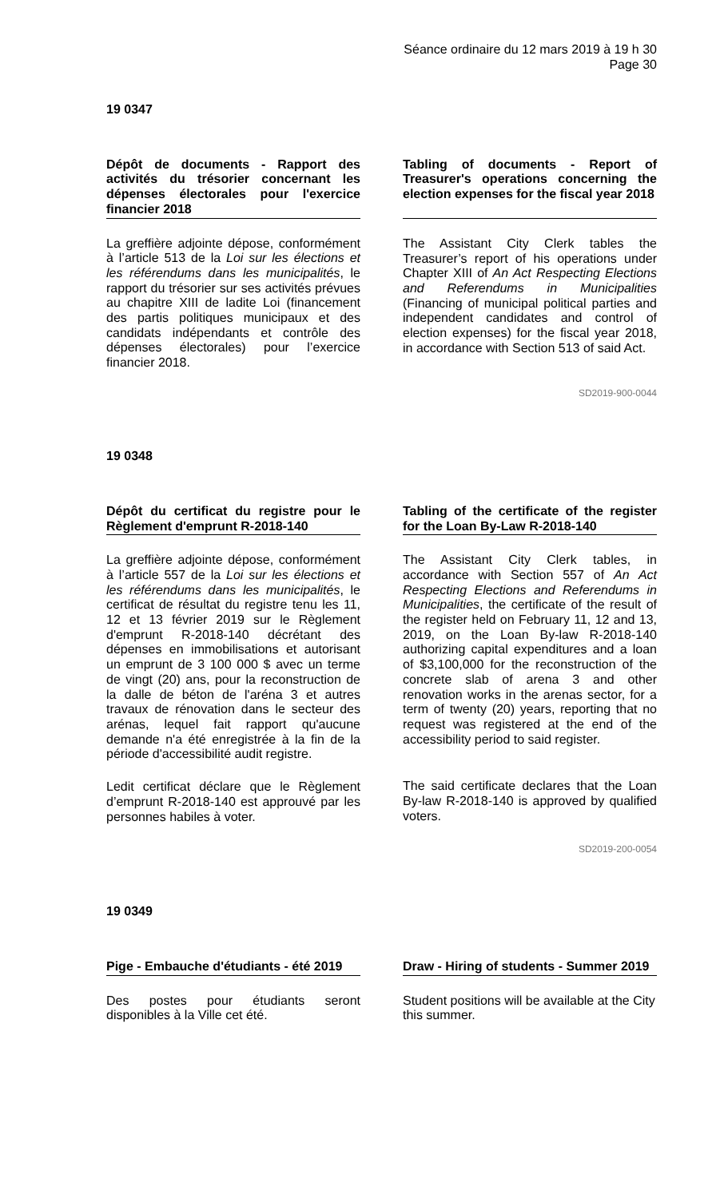Séance ordinaire du 12 mars 2019 à 19 h 30
Page 30
19 0347
Dépôt de documents - Rapport des activités du trésorier concernant les dépenses électorales pour l'exercice financier 2018
La greffière adjointe dépose, conformément à l’article 513 de la Loi sur les élections et les référendums dans les municipalités, le rapport du trésorier sur ses activités prévues au chapitre XIII de ladite Loi (financement des partis politiques municipaux et des candidats indépendants et contrôle des dépenses électorales) pour l’exercice financier 2018.
Tabling of documents - Report of Treasurer's operations concerning the election expenses for the fiscal year 2018
The Assistant City Clerk tables the Treasurer’s report of his operations under Chapter XIII of An Act Respecting Elections and Referendums in Municipalities (Financing of municipal political parties and independent candidates and control of election expenses) for the fiscal year 2018, in accordance with Section 513 of said Act.
SD2019-900-0044
19 0348
Dépôt du certificat du registre pour le Règlement d'emprunt R-2018-140
La greffière adjointe dépose, conformément à l’article 557 de la Loi sur les élections et les référendums dans les municipalités, le certificat de résultat du registre tenu les 11, 12 et 13 février 2019 sur le Règlement d'emprunt R-2018-140 décrétant des dépenses en immobilisations et autorisant un emprunt de 3 100 000 $ avec un terme de vingt (20) ans, pour la reconstruction de la dalle de béton de l'aréna 3 et autres travaux de rénovation dans le secteur des arénas, lequel fait rapport qu'aucune demande n'a été enregistrée à la fin de la période d'accessibilité audit registre.
Ledit certificat déclare que le Règlement d’emprunt R-2018-140 est approuvé par les personnes habiles à voter.
Tabling of the certificate of the register for the Loan By-Law R-2018-140
The Assistant City Clerk tables, in accordance with Section 557 of An Act Respecting Elections and Referendums in Municipalities, the certificate of the result of the register held on February 11, 12 and 13, 2019, on the Loan By-law R-2018-140 authorizing capital expenditures and a loan of $3,100,000 for the reconstruction of the concrete slab of arena 3 and other renovation works in the arenas sector, for a term of twenty (20) years, reporting that no request was registered at the end of the accessibility period to said register.
The said certificate declares that the Loan By-law R-2018-140 is approved by qualified voters.
SD2019-200-0054
19 0349
Pige - Embauche d'étudiants - été 2019
Des postes pour étudiants seront disponibles à la Ville cet été.
Draw - Hiring of students - Summer 2019
Student positions will be available at the City this summer.